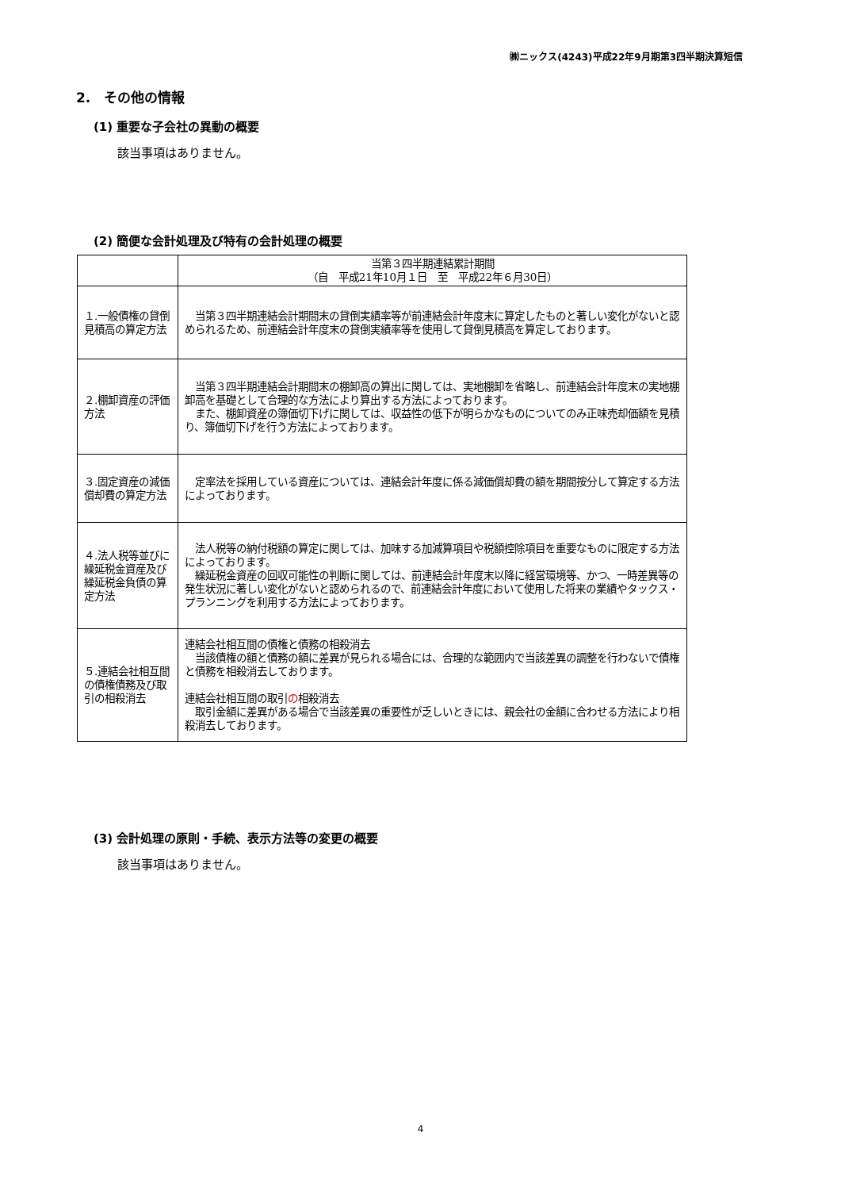㈱ニックス(4243)平成22年9月期第3四半期決算短信
2.　その他の情報
(1) 重要な子会社の異動の概要
該当事項はありません。
(2) 簡便な会計処理及び特有の会計処理の概要
| | 当第３四半期連結累計期間 （自 平成21年10月１日 至 平成22年６月30日） |
| １.一般債権の貸倒見積高の算定方法 | 当第３四半期連結会計期間末の貸倒実績率等が前連結会計年度末に算定したものと著しい変化がないと認められるため、前連結会計年度末の貸倒実績率等を使用して貸倒見積高を算定しております。 |
| ２.棚卸資産の評価方法 | 当第３四半期連結会計期間末の棚卸高の算出に関しては、実地棚卸を省略し、前連結会計年度末の実地棚卸高を基礎として合理的な方法により算出する方法によっております。 また、棚卸資産の簿価切下げに関しては、収益性の低下が明らかなものについてのみ正味売却価額を見積り、簿価切下げを行う方法によっております。 |
| ３.固定資産の減価償却費の算定方法 | 定率法を採用している資産については、連結会計年度に係る減価償却費の額を期間按分して算定する方法によっております。 |
| ４.法人税等並びに繰延税金資産及び繰延税金負債の算定方法 | 法人税等の納付税額の算定に関しては、加味する加減算項目や税額控除項目を重要なものに限定する方法によっております。 繰延税金資産の回収可能性の判断に関しては、前連結会計年度末以降に経営環境等、かつ、一時差異等の発生状況に著しい変化がないと認められるので、前連結会計年度において使用した将来の業績やタックス・プランニングを利用する方法によっております。 |
| ５.連結会社相互間の債権債務及び取引の相殺消去 | 連結会社相互間の債権と債務の相殺消去 当該債権の額と債務の額に差異が見られる場合には、合理的な範囲内で当該差異の調整を行わないで債権と債務を相殺消去しております。 連結会社相互間の取引 の 相殺消去 取引金額に差異がある場合で当該差異の重要性が乏しいときには、親会社の金額に合わせる方法により相殺消去しております。 |
(3) 会計処理の原則・手続、表示方法等の変更の概要
該当事項はありません。
4